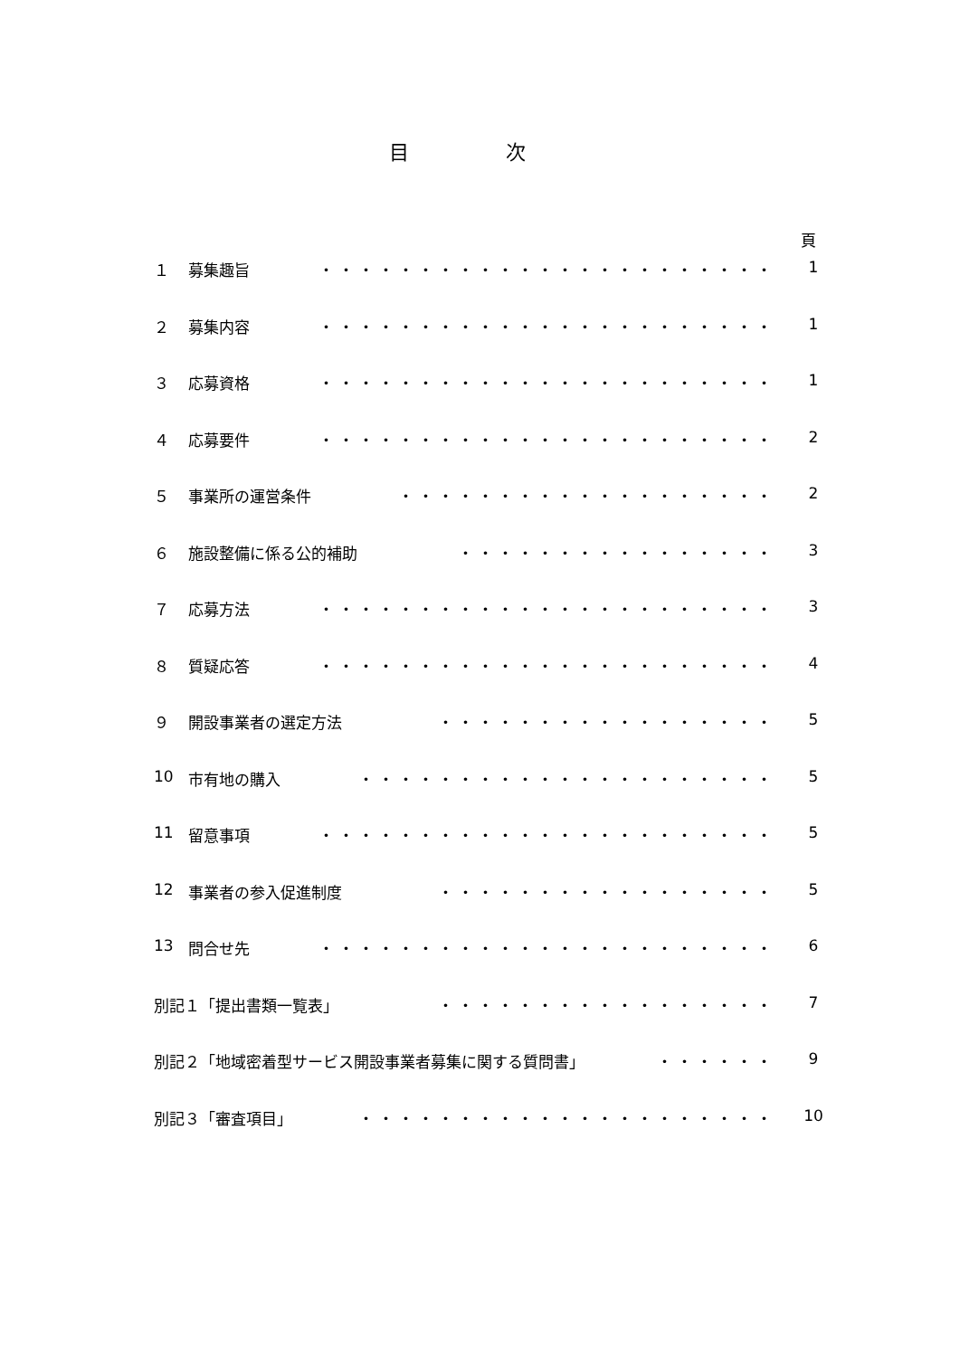目 次
頁
１ 募集趣旨 ・・・・・・・・・・・・・・・・・・・・・・・ 1
２ 募集内容 ・・・・・・・・・・・・・・・・・・・・・・・ 1
３ 応募資格 ・・・・・・・・・・・・・・・・・・・・・・・ 1
４ 応募要件 ・・・・・・・・・・・・・・・・・・・・・・・ 2
５ 事業所の運営条件 ・・・・・・・・・・・・・・・・・・・ 2
６ 施設整備に係る公的補助 ・・・・・・・・・・・・・・・・ 3
７ 応募方法 ・・・・・・・・・・・・・・・・・・・・・・・ 3
８ 質疑応答 ・・・・・・・・・・・・・・・・・・・・・・・ 4
９ 開設事業者の選定方法 ・・・・・・・・・・・・・・・・・ 5
10 市有地の購入 ・・・・・・・・・・・・・・・・・・・・・ 5
11 留意事項 ・・・・・・・・・・・・・・・・・・・・・・・ 5
12 事業者の参入促進制度 ・・・・・・・・・・・・・・・・・ 5
13 問合せ先 ・・・・・・・・・・・・・・・・・・・・・・・ 6
別記１「提出書類一覧表」 ・・・・・・・・・・・・・・・・・ 7
別記２「地域密着型サービス開設事業者募集に関する質問書」 ・・・・・・ 9
別記３「審査項目」 ・・・・・・・・・・・・・・・・・・・・・ 10